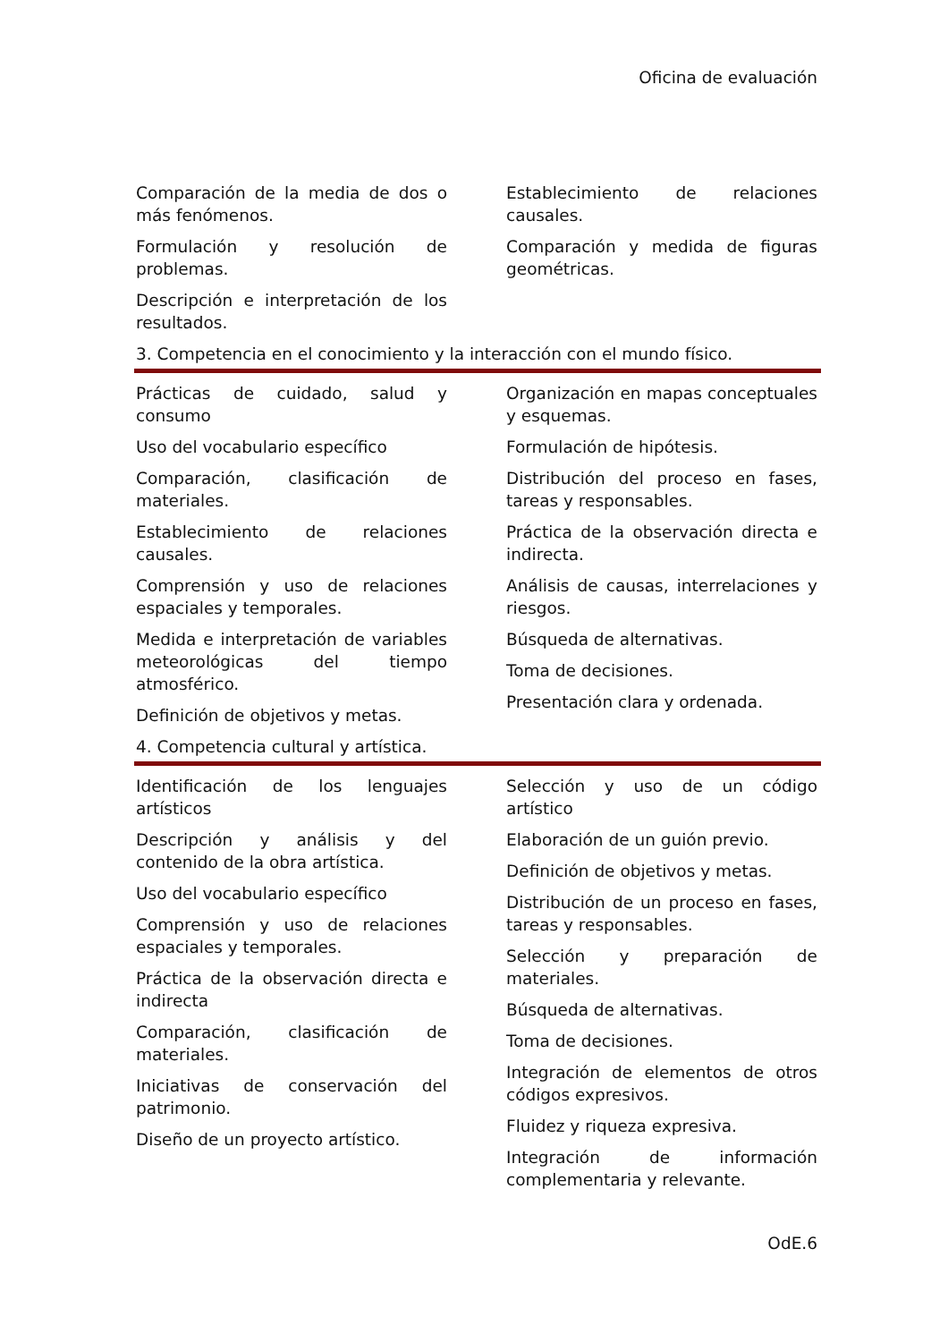Oficina de evaluación
Comparación de la media de dos o más fenómenos.
Formulación y resolución de problemas.
Descripción e interpretación de los resultados.
Establecimiento de relaciones causales.
Comparación y medida de figuras geométricas.
3. Competencia en el conocimiento y la interacción con el mundo físico.
Prácticas de cuidado, salud y consumo
Uso del vocabulario específico
Comparación, clasificación de materiales.
Establecimiento de relaciones causales.
Comprensión y uso de relaciones espaciales y temporales.
Medida e interpretación de variables meteorológicas del tiempo atmosférico.
Definición de objetivos y metas.
Organización en mapas conceptuales y esquemas.
Formulación de hipótesis.
Distribución del proceso en fases, tareas y responsables.
Práctica de la observación directa e indirecta.
Análisis de causas, interrelaciones y riesgos.
Búsqueda de alternativas.
Toma de decisiones.
Presentación clara y ordenada.
4. Competencia cultural y artística.
Identificación de los lenguajes artísticos
Descripción y análisis y del contenido de la obra artística.
Uso del vocabulario específico
Comprensión y uso de relaciones espaciales y temporales.
Práctica de la observación directa e indirecta
Comparación, clasificación de materiales.
Iniciativas de conservación del patrimonio.
Diseño de un proyecto artístico.
Selección y uso de un código artístico
Elaboración de un guión previo.
Definición de objetivos y metas.
Distribución de un proceso en fases, tareas y responsables.
Selección y preparación de materiales.
Búsqueda de alternativas.
Toma de decisiones.
Integración de elementos de otros códigos expresivos.
Fluidez y riqueza expresiva.
Integración de información complementaria y relevante.
OdE.6